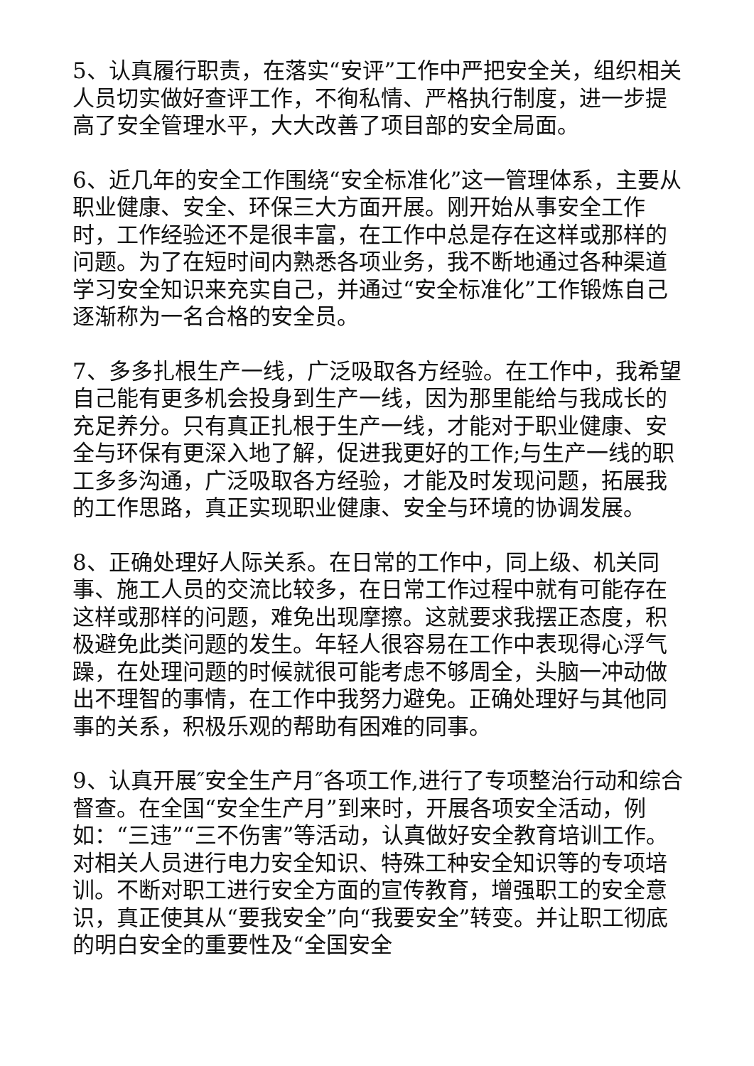5、认真履行职责，在落实“安评”工作中严把安全关，组织相关人员切实做好查评工作，不徇私情、严格执行制度，进一步提高了安全管理水平，大大改善了项目部的安全局面。
6、近几年的安全工作围绕“安全标准化”这一管理体系，主要从职业健康、安全、环保三大方面开展。刚开始从事安全工作时，工作经验还不是很丰富，在工作中总是存在这样或那样的问题。为了在短时间内熟悉各项业务，我不断地通过各种渠道学习安全知识来充实自己，并通过“安全标准化”工作锻炼自己逐渐称为一名合格的安全员。
7、多多扎根生产一线，广泛吸取各方经验。在工作中，我希望自己能有更多机会投身到生产一线，因为那里能给与我成长的充足养分。只有真正扎根于生产一线，才能对于职业健康、安全与环保有更深入地了解，促进我更好的工作;与生产一线的职工多多沟通，广泛吸取各方经验，才能及时发现问题，拓展我的工作思路，真正实现职业健康、安全与环境的协调发展。
8、正确处理好人际关系。在日常的工作中，同上级、机关同事、施工人员的交流比较多，在日常工作过程中就有可能存在这样或那样的问题，难免出现摩擦。这就要求我摆正态度，积极避免此类问题的发生。年轻人很容易在工作中表现得心浮气躁，在处理问题的时候就很可能考虑不够周全，头脑一冲动做出不理智的事情，在工作中我努力避免。正确处理好与其他同事的关系，积极乐观的帮助有困难的同事。
9、认真开展″安全生产月″各项工作,进行了专项整治行动和综合督查。在全国“安全生产月”到来时，开展各项安全活动，例如：“三违”“三不伤害”等活动，认真做好安全教育培训工作。对相关人员进行电力安全知识、特殊工种安全知识等的专项培训。不断对职工进行安全方面的宣传教育，增强职工的安全意识，真正使其从“要我安全”向“我要安全”转变。并让职工彻底的明白安全的重要性及“全国安全